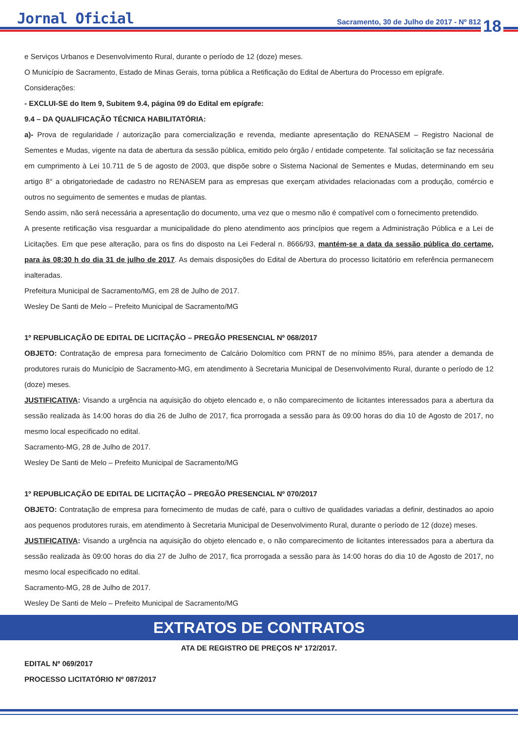Jornal Oficial
Sacramento, 30 de Julho de 2017 - Nº 812
18
e Serviços Urbanos e Desenvolvimento Rural, durante o período de 12 (doze) meses.
O Município de Sacramento, Estado de Minas Gerais, torna pública a Retificação do Edital de Abertura do Processo em epígrafe.
Considerações:
- EXCLUI-SE do Item 9, Subitem 9.4, página 09 do Edital em epígrafe:
9.4 – DA QUALIFICAÇÃO TÉCNICA HABILITATÓRIA:
a)- Prova de regularidade / autorização para comercialização e revenda, mediante apresentação do RENASEM – Registro Nacional de Sementes e Mudas, vigente na data de abertura da sessão pública, emitido pelo órgão / entidade competente. Tal solicitação se faz necessária em cumprimento à Lei 10.711 de 5 de agosto de 2003, que dispõe sobre o Sistema Nacional de Sementes e Mudas, determinando em seu artigo 8° a obrigatoriedade de cadastro no RENASEM para as empresas que exerçam atividades relacionadas com a produção, comércio e outros no seguimento de sementes e mudas de plantas.
Sendo assim, não será necessária a apresentação do documento, uma vez que o mesmo não é compatível com o fornecimento pretendido.
A presente retificação visa resguardar a municipalidade do pleno atendimento aos princípios que regem a Administração Pública e a Lei de Licitações. Em que pese alteração, para os fins do disposto na Lei Federal n. 8666/93, mantém-se a data da sessão pública do certame, para às 08:30 h do dia 31 de julho de 2017. As demais disposições do Edital de Abertura do processo licitatório em referência permanecem inalteradas.
Prefeitura Municipal de Sacramento/MG, em 28 de Julho de 2017.
Wesley De Santi de Melo – Prefeito Municipal de Sacramento/MG
1º REPUBLICAÇÃO DE EDITAL DE LICITAÇÃO – PREGÃO PRESENCIAL Nº 068/2017
OBJETO: Contratação de empresa para fornecimento de Calcário Dolomítico com PRNT de no mínimo 85%, para atender a demanda de produtores rurais do Município de Sacramento-MG, em atendimento à Secretaria Municipal de Desenvolvimento Rural, durante o período de 12 (doze) meses.
JUSTIFICATIVA: Visando a urgência na aquisição do objeto elencado e, o não comparecimento de licitantes interessados para a abertura da sessão realizada às 14:00 horas do dia 26 de Julho de 2017, fica prorrogada a sessão para às 09:00 horas do dia 10 de Agosto de 2017, no mesmo local especificado no edital.
Sacramento-MG, 28 de Julho de 2017.
Wesley De Santi de Melo – Prefeito Municipal de Sacramento/MG
1º REPUBLICAÇÃO DE EDITAL DE LICITAÇÃO – PREGÃO PRESENCIAL Nº 070/2017
OBJETO: Contratação de empresa para fornecimento de mudas de café, para o cultivo de qualidades variadas a definir, destinados ao apoio aos pequenos produtores rurais, em atendimento à Secretaria Municipal de Desenvolvimento Rural, durante o período de 12 (doze) meses.
JUSTIFICATIVA: Visando a urgência na aquisição do objeto elencado e, o não comparecimento de licitantes interessados para a abertura da sessão realizada às 09:00 horas do dia 27 de Julho de 2017, fica prorrogada a sessão para às 14:00 horas do dia 10 de Agosto de 2017, no mesmo local especificado no edital.
Sacramento-MG, 28 de Julho de 2017.
Wesley De Santi de Melo – Prefeito Municipal de Sacramento/MG
EXTRATOS DE CONTRATOS
ATA DE REGISTRO DE PREÇOS Nº 172/2017.
EDITAL Nº 069/2017
PROCESSO LICITATÓRIO Nº 087/2017